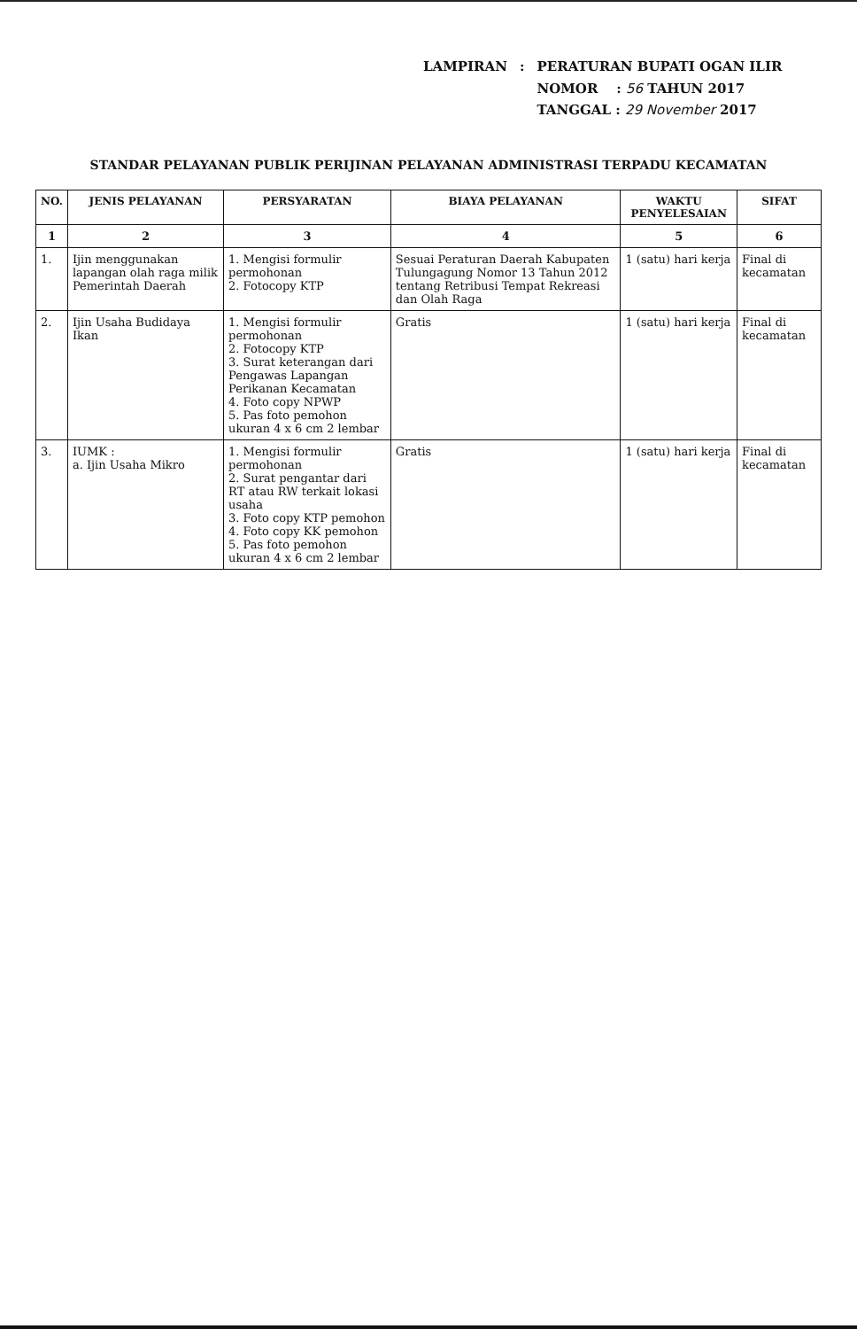| LAMPIRAN | : | PERATURAN BUPATI OGAN ILIR |
| | | NOMOR : 56 TAHUN 2017 |
| | | TANGGAL : 29 November 2017 |
STANDAR PELAYANAN PUBLIK PERIJINAN PELAYANAN ADMINISTRASI TERPADU KECAMATAN
| NO. | JENIS PELAYANAN | PERSYARATAN | BIAYA PELAYANAN | WAKTU PENYELESAIAN | SIFAT |
| --- | --- | --- | --- | --- | --- |
| 1 | 2 | 3 | 4 | 5 | 6 |
| 1. | Ijin menggunakan lapangan olah raga milik Pemerintah Daerah | 1. Mengisi formulir permohonan 2. Fotocopy KTP | Sesuai Peraturan Daerah Kabupaten Tulungagung Nomor 13 Tahun 2012 tentang Retribusi Tempat Rekreasi dan Olah Raga | 1 (satu) hari kerja | Final di kecamatan |
| 2. | Ijin Usaha Budidaya Ikan | 1. Mengisi formulir permohonan 2. Fotocopy KTP 3. Surat keterangan dari Pengawas Lapangan Perikanan Kecamatan 4. Foto copy NPWP 5. Pas foto pemohon ukuran 4 x 6 cm 2 lembar | Gratis | 1 (satu) hari kerja | Final di kecamatan |
| 3. | IUMK : a. Ijin Usaha Mikro | 1. Mengisi formulir permohonan 2. Surat pengantar dari RT atau RW terkait lokasi usaha 3. Foto copy KTP pemohon 4. Foto copy KK pemohon 5. Pas foto pemohon ukuran 4 x 6 cm 2 lembar | Gratis | 1 (satu) hari kerja | Final di kecamatan |